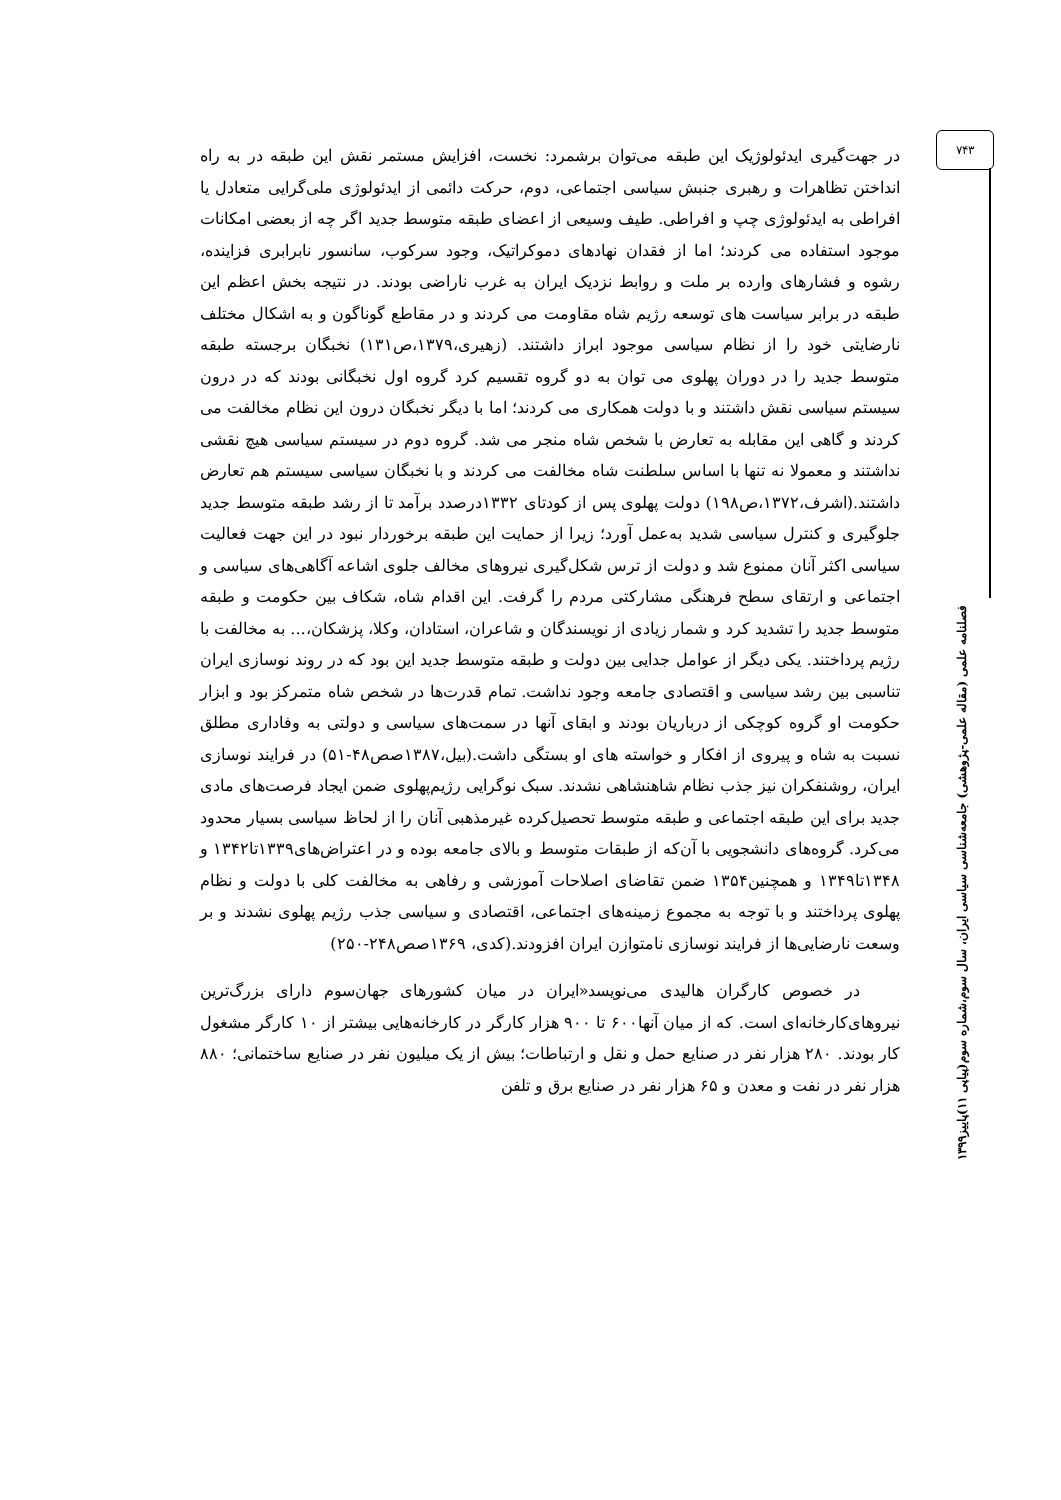۷۴۳
فصلنامه علمی (مقاله علمی-پژوهشی) جامعه‌شناسی سیاسی ایران، سال سوم،شماره سوم(پیاپی ۱۱)پاییز۱۳۹۹
در جهت‌گیری ایدئولوژیک این طبقه می‌توان برشمرد: نخست، افزایش مستمر نقش این طبقه در به راه انداختن تظاهرات و رهبری جنبش سیاسی اجتماعی، دوم، حرکت دائمی از ایدئولوژی ملی‌گرایی متعادل یا افراطی به ایدئولوژی چپ و افراطی. طیف وسیعی از اعضای طبقه متوسط جدید اگر چه از بعضی امکانات موجود استفاده می کردند؛ اما از فقدان نهادهای دموکراتیک، وجود سرکوب، سانسور نابرابری فزاینده، رشوه و فشارهای وارده بر ملت و روابط نزدیک ایران به غرب ناراضی بودند. در نتیجه بخش اعظم این طبقه در برابر سیاست های توسعه رژیم شاه مقاومت می کردند و در مقاطع گوناگون و به اشکال مختلف نارضایتی خود را از نظام سیاسی موجود ابراز داشتند. (زهیری،۱۳۷۹،ص۱۳۱) نخبگان برجسته طبقه متوسط جدید را در دوران پهلوی می توان به دو گروه تقسیم کرد گروه اول نخبگانی بودند که در درون سیستم سیاسی نقش داشتند و با دولت همکاری می کردند؛ اما با دیگر نخبگان درون این نظام مخالفت می کردند و گاهی این مقابله به تعارض با شخص شاه منجر می شد. گروه دوم در سیستم سیاسی هیچ نقشی نداشتند و معمولا نه تنها با اساس سلطنت شاه مخالفت می کردند و با نخبگان سیاسی سیستم هم تعارض داشتند.(اشرف،۱۳۷۲،ص۱۹۸) دولت پهلوی پس از کودتای ۱۳۳۲درصدد برآمد تا از رشد طبقه متوسط جدید جلوگیری و کنترل سیاسی شدید به‌عمل آورد؛ زیرا از حمایت این طبقه برخوردار نبود در این جهت فعالیت سیاسی اکثر آنان ممنوع شد و دولت از ترس شکل‌گیری نیروهای مخالف جلوی اشاعه آگاهی‌های سیاسی و اجتماعی و ارتقای سطح فرهنگی مشارکتی مردم را گرفت. این اقدام شاه، شکاف بین حکومت و طبقه متوسط جدید را تشدید کرد و شمار زیادی از نویسندگان و شاعران، استادان، وکلا، پزشکان،... به مخالفت با رژیم پرداختند. یکی دیگر از عوامل جدایی بین دولت و طبقه متوسط جدید این بود که در روند نوسازی ایران تناسبی بین رشد سیاسی و اقتصادی جامعه وجود نداشت. تمام قدرت‌ها در شخص شاه متمرکز بود و ابزار حکومت او گروه کوچکی از درباریان بودند و ابقای آنها در سمت‌های سیاسی و دولتی به وفاداری مطلق نسبت به شاه و پیروی از افکار و خواسته های او بستگی داشت.(بیل،۱۳۸۷صص۴۸-۵۱) در فرایند نوسازی ایران، روشنفکران نیز جذب نظام شاهنشاهی نشدند. سبک نوگرایی رژیم‌پهلوی ضمن ایجاد فرصت‌های مادی جدید برای این طبقه اجتماعی و طبقه متوسط تحصیل‌کرده غیرمذهبی آنان را از لحاظ سیاسی بسیار محدود می‌کرد. گروه‌های دانشجویی با آن‌که از طبقات متوسط و بالای جامعه بوده و در اعتراض‌های۱۳۳۹تا۱۳۴۲ و ۱۳۴۸تا۱۳۴۹ و همچنین۱۳۵۴ ضمن تقاضای اصلاحات آموزشی و رفاهی به مخالفت کلی با دولت و نظام پهلوی پرداختند و با توجه به مجموع زمینه‌های اجتماعی، اقتصادی و سیاسی جذب رژیم پهلوی نشدند و بر وسعت نارضایی‌ها از فرایند نوسازی نامتوازن ایران افزودند.(کدی، ۱۳۶۹صص۲۴۸-۲۵۰)
در خصوص کارگران هالیدی می‌نویسد«ایران در میان کشورهای جهان‌سوم دارای بزرگ‌ترین نیروهای‌کارخانه‌ای است. که از میان آنها۶۰۰ تا ۹۰۰ هزار کارگر در کارخانه‌هایی بیشتر از ۱۰ کارگر مشغول کار بودند. ۲۸۰ هزار نفر در صنایع حمل و نقل و ارتباطات؛ بیش از یک میلیون نفر در صنایع ساختمانی؛ ۸۸۰ هزار نفر در نفت و معدن و ۶۵ هزار نفر در صنایع برق و تلفن